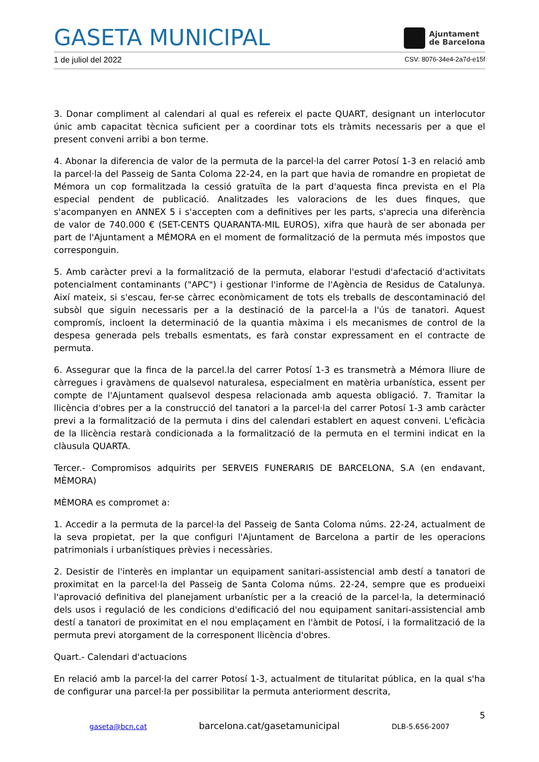GASETA MUNICIPAL
Ajuntament
de Barcelona
1 de juliol del 2022 CSV: 8076-34e4-2a7d-e15f
3. Donar compliment al calendari al qual es refereix el pacte QUART, designant un interlocutor únic amb capacitat tècnica suficient per a coordinar tots els tràmits necessaris per a que el present conveni arribi a bon terme.
4. Abonar la diferencia de valor de la permuta de la parcel·la del carrer Potosí 1-3 en relació amb la parcel·la del Passeig de Santa Coloma 22-24, en la part que havia de romandre en propietat de Mémora un cop formalitzada la cessió gratuïta de la part d'aquesta finca prevista en el Pla especial pendent de publicació. Analitzades les valoracions de les dues finques, que s'acompanyen en ANNEX 5 i s'accepten com a definitives per les parts, s'aprecia una diferència de valor de 740.000 € (SET-CENTS QUARANTA-MIL EUROS), xifra que haurà de ser abonada per part de l'Ajuntament a MÉMORA en el moment de formalització de la permuta més impostos que corresponguin.
5. Amb caràcter previ a la formalització de la permuta, elaborar l'estudi d'afectació d'activitats potencialment contaminants ("APC") i gestionar l'informe de l'Agència de Residus de Catalunya. Així mateix, si s'escau, fer-se càrrec econòmicament de tots els treballs de descontaminació del subsòl que siguin necessaris per a la destinació de la parcel·la a l'ús de tanatori. Aquest compromís, incloent la determinació de la quantia màxima i els mecanismes de control de la despesa generada pels treballs esmentats, es farà constar expressament en el contracte de permuta.
6. Assegurar que la finca de la parcel.la del carrer Potosí 1-3 es transmetrà a Mémora lliure de càrregues i gravàmens de qualsevol naturalesa, especialment en matèria urbanística, essent per compte de l'Ajuntament qualsevol despesa relacionada amb aquesta obligació. 7. Tramitar la llicència d'obres per a la construcció del tanatori a la parcel·la del carrer Potosí 1-3 amb caràcter previ a la formalització de la permuta i dins del calendari establert en aquest conveni. L'eficàcia de la llicència restarà condicionada a la formalització de la permuta en el termini indicat en la clàusula QUARTA.
Tercer.- Compromisos adquirits per SERVEIS FUNERARIS DE BARCELONA, S.A (en endavant, MÈMORA)
MÈMORA es compromet a:
1. Accedir a la permuta de la parcel·la del Passeig de Santa Coloma núms. 22-24, actualment de la seva propietat, per la que configuri l'Ajuntament de Barcelona a partir de les operacions patrimonials i urbanístiques prèvies i necessàries.
2. Desistir de l'interès en implantar un equipament sanitari-assistencial amb destí a tanatori de proximitat en la parcel·la del Passeig de Santa Coloma núms. 22-24, sempre que es produeixi l'aprovació definitiva del planejament urbanístic per a la creació de la parcel·la, la determinació dels usos i regulació de les condicions d'edificació del nou equipament sanitari-assistencial amb destí a tanatori de proximitat en el nou emplaçament en l'àmbit de Potosí, i la formalització de la permuta previ atorgament de la corresponent llicència d'obres.
Quart.- Calendari d'actuacions
En relació amb la parcel·la del carrer Potosí 1-3, actualment de titularitat pública, en la qual s'ha de configurar una parcel·la per possibilitar la permuta anteriorment descrita,
5
gaseta@bcn.cat barcelona.cat/gasetamunicipal DLB-5.656-2007